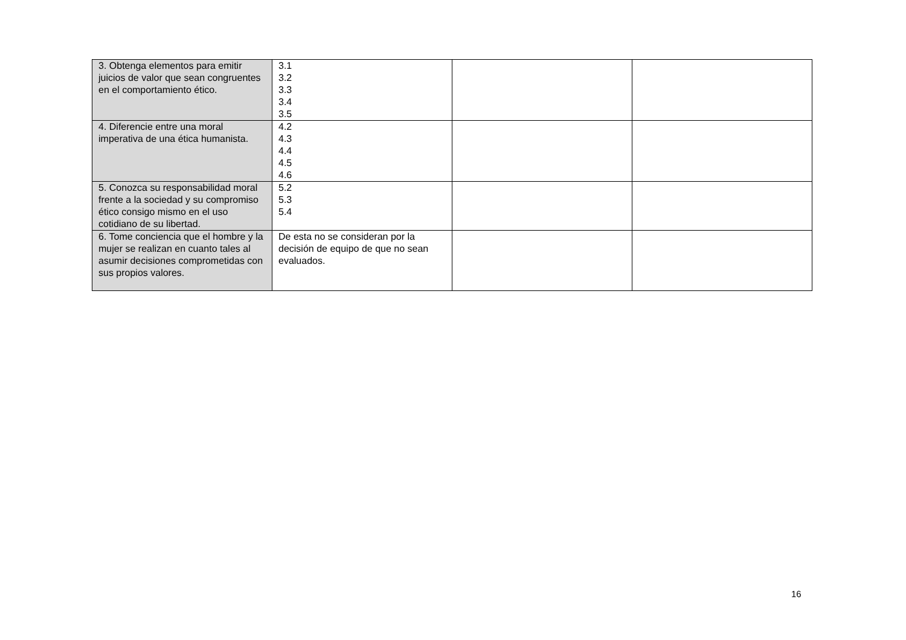| 3. Obtenga elementos para emitir juicios de valor que sean congruentes en el comportamiento ético. | 3.1 3.2 3.3 3.4 3.5 | | |
| 4. Diferencie entre una moral imperativa de una ética humanista. | 4.2 4.3 4.4 4.5 4.6 | | |
| 5. Conozca su responsabilidad moral frente a la sociedad y su compromiso ético consigo mismo en el uso cotidiano de su libertad. | 5.2 5.3 5.4 | | |
| 6. Tome conciencia que el hombre y la mujer se realizan en cuanto tales al asumir decisiones comprometidas con sus propios valores. | De esta no se consideran por la decisión de equipo de que no sean evaluados. | | |
16